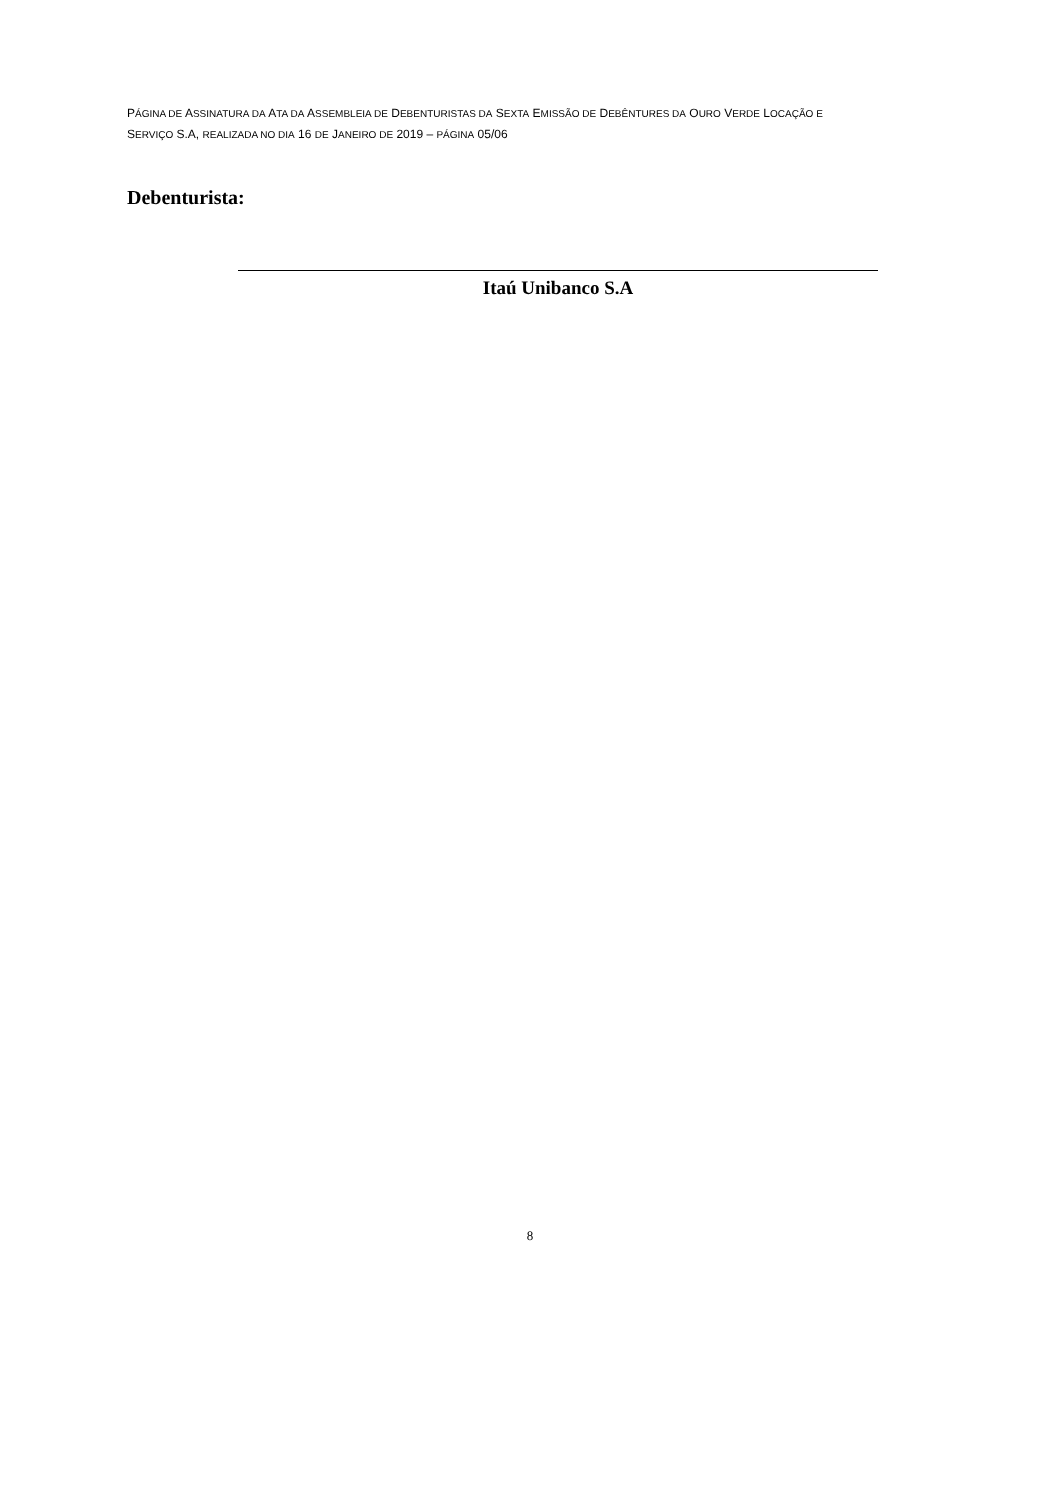PÁGINA DE ASSINATURA DA ATA DA ASSEMBLEIA DE DEBENTURISTAS DA SEXTA EMISSÃO DE DEBÊNTURES DA OURO VERDE LOCAÇÃO E
SERVIÇO S.A, REALIZADA NO DIA 16 DE JANEIRO DE 2019 – PÁGINA 05/06
Debenturista:
Itaú Unibanco S.A
8